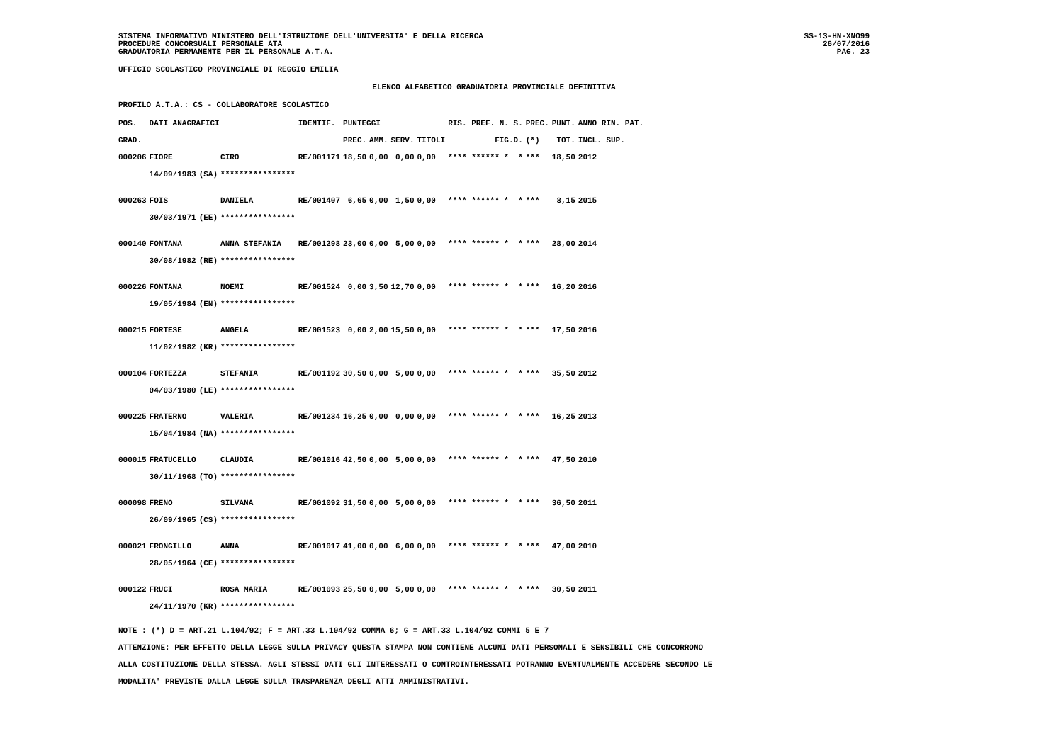SISTEMA INFORMATIVO MINISTERO DELL'ISTRUZIONE DELL'UNIVERSITA' E DELLA RICERCA
PROCEDURE CONCORSUALI PERSONALE ATA
GRADUATORIA PERMANENTE PER IL PERSONALE A.T.A.
SS-13-HN-XNO99
26/07/2016
PAG. 23
UFFICIO SCOLASTICO PROVINCIALE DI REGGIO EMILIA
ELENCO ALFABETICO GRADUATORIA PROVINCIALE DEFINITIVA
PROFILO A.T.A.: CS - COLLABORATORE SCOLASTICO
| POS. | DATI ANAGRAFICI | | | IDENTIF. | PUNTEGGI | | | | RIS. PREF. N. S. | PREC. | PUNT. | ANNO RIN. PAT. |
| --- | --- | --- | --- | --- | --- | --- | --- | --- | --- | --- | --- | --- |
| GRAD. | | | | | PREC. | AMM. | SERV. | TITOLI | FIG.D. | (*) | TOT. | INCL. SUP. |
| 000206 | FIORE | | CIRO | RE/001171 | 18,50 | 0,00 | 0,00 | 0,00 | **** ****** * * | *** | 18,50 | 2012 |
| | 14/09/1983 | (SA) | **************** | | | | | | | | | |
| 000263 | FOIS | | DANIELA | RE/001407 | 6,65 | 0,00 | 1,50 | 0,00 | **** ****** * * | *** | 8,15 | 2015 |
| | 30/03/1971 | (EE) | **************** | | | | | | | | | |
| 000140 | FONTANA | | ANNA STEFANIA | RE/001298 | 23,00 | 0,00 | 5,00 | 0,00 | **** ****** * * | *** | 28,00 | 2014 |
| | 30/08/1982 | (RE) | **************** | | | | | | | | | |
| 000226 | FONTANA | | NOEMI | RE/001524 | 0,00 | 3,50 | 12,70 | 0,00 | **** ****** * * | *** | 16,20 | 2016 |
| | 19/05/1984 | (EN) | **************** | | | | | | | | | |
| 000215 | FORTESE | | ANGELA | RE/001523 | 0,00 | 2,00 | 15,50 | 0,00 | **** ****** * * | *** | 17,50 | 2016 |
| | 11/02/1982 | (KR) | **************** | | | | | | | | | |
| 000104 | FORTEZZA | | STEFANIA | RE/001192 | 30,50 | 0,00 | 5,00 | 0,00 | **** ****** * * | *** | 35,50 | 2012 |
| | 04/03/1980 | (LE) | **************** | | | | | | | | | |
| 000225 | FRATERNO | | VALERIA | RE/001234 | 16,25 | 0,00 | 0,00 | 0,00 | **** ****** * * | *** | 16,25 | 2013 |
| | 15/04/1984 | (NA) | **************** | | | | | | | | | |
| 000015 | FRATUCELLO | | CLAUDIA | RE/001016 | 42,50 | 0,00 | 5,00 | 0,00 | **** ****** * * | *** | 47,50 | 2010 |
| | 30/11/1968 | (TO) | **************** | | | | | | | | | |
| 000098 | FRENO | | SILVANA | RE/001092 | 31,50 | 0,00 | 5,00 | 0,00 | **** ****** * * | *** | 36,50 | 2011 |
| | 26/09/1965 | (CS) | **************** | | | | | | | | | |
| 000021 | FRONGILLO | | ANNA | RE/001017 | 41,00 | 0,00 | 6,00 | 0,00 | **** ****** * * | *** | 47,00 | 2010 |
| | 28/05/1964 | (CE) | **************** | | | | | | | | | |
| 000122 | FRUCI | | ROSA MARIA | RE/001093 | 25,50 | 0,00 | 5,00 | 0,00 | **** ****** * * | *** | 30,50 | 2011 |
| | 24/11/1970 | (KR) | **************** | | | | | | | | | |
NOTE : (*) D = ART.21 L.104/92; F = ART.33 L.104/92 COMMA 6; G = ART.33 L.104/92 COMMI 5 E 7
ATTENZIONE: PER EFFETTO DELLA LEGGE SULLA PRIVACY QUESTA STAMPA NON CONTIENE ALCUNI DATI PERSONALI E SENSIBILI CHE CONCORRONO
ALLA COSTITUZIONE DELLA STESSA. AGLI STESSI DATI GLI INTERESSATI O CONTROINTERESSATI POTRANNO EVENTUALMENTE ACCEDERE SECONDO LE
MODALITA' PREVISTE DALLA LEGGE SULLA TRASPARENZA DEGLI ATTI AMMINISTRATIVI.